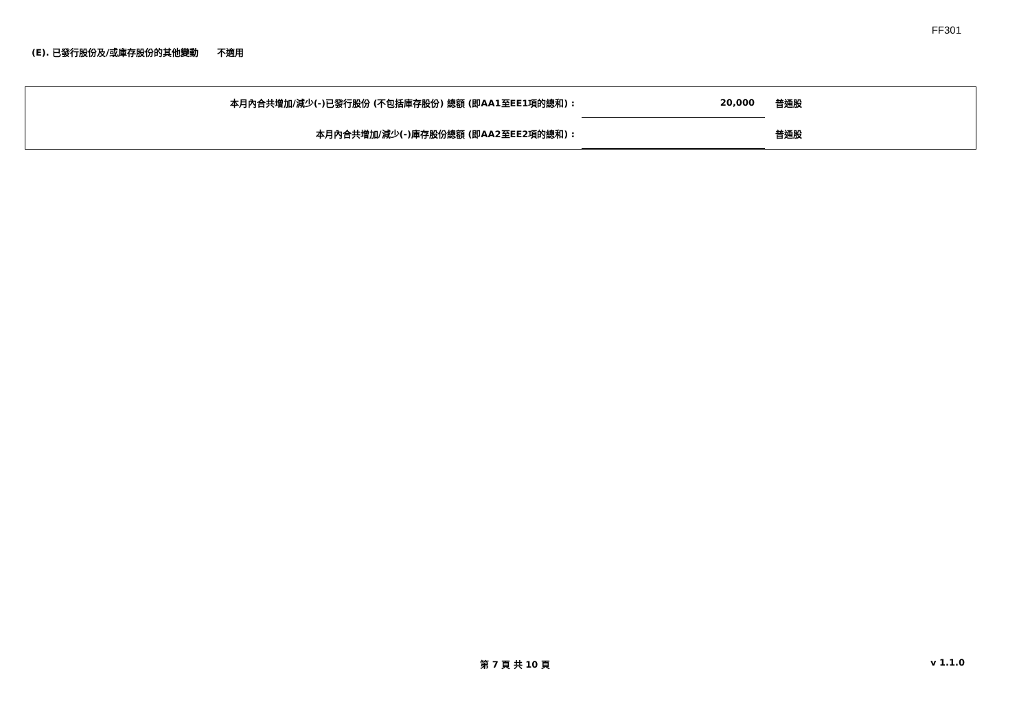FF301
(E). 已發行股份及/或庫存股份的其他變動 不適用
| 本月內合共增加/減少(-)已發行股份 (不包括庫存股份) 總額 (即AA1至EE1項的總和) : | 20,000 | 普通股 |
| 本月內合共增加/減少(-)庫存股份總額 (即AA2至EE2項的總和) : | | 普通股 |
第 7 頁 共 10 頁 v 1.1.0